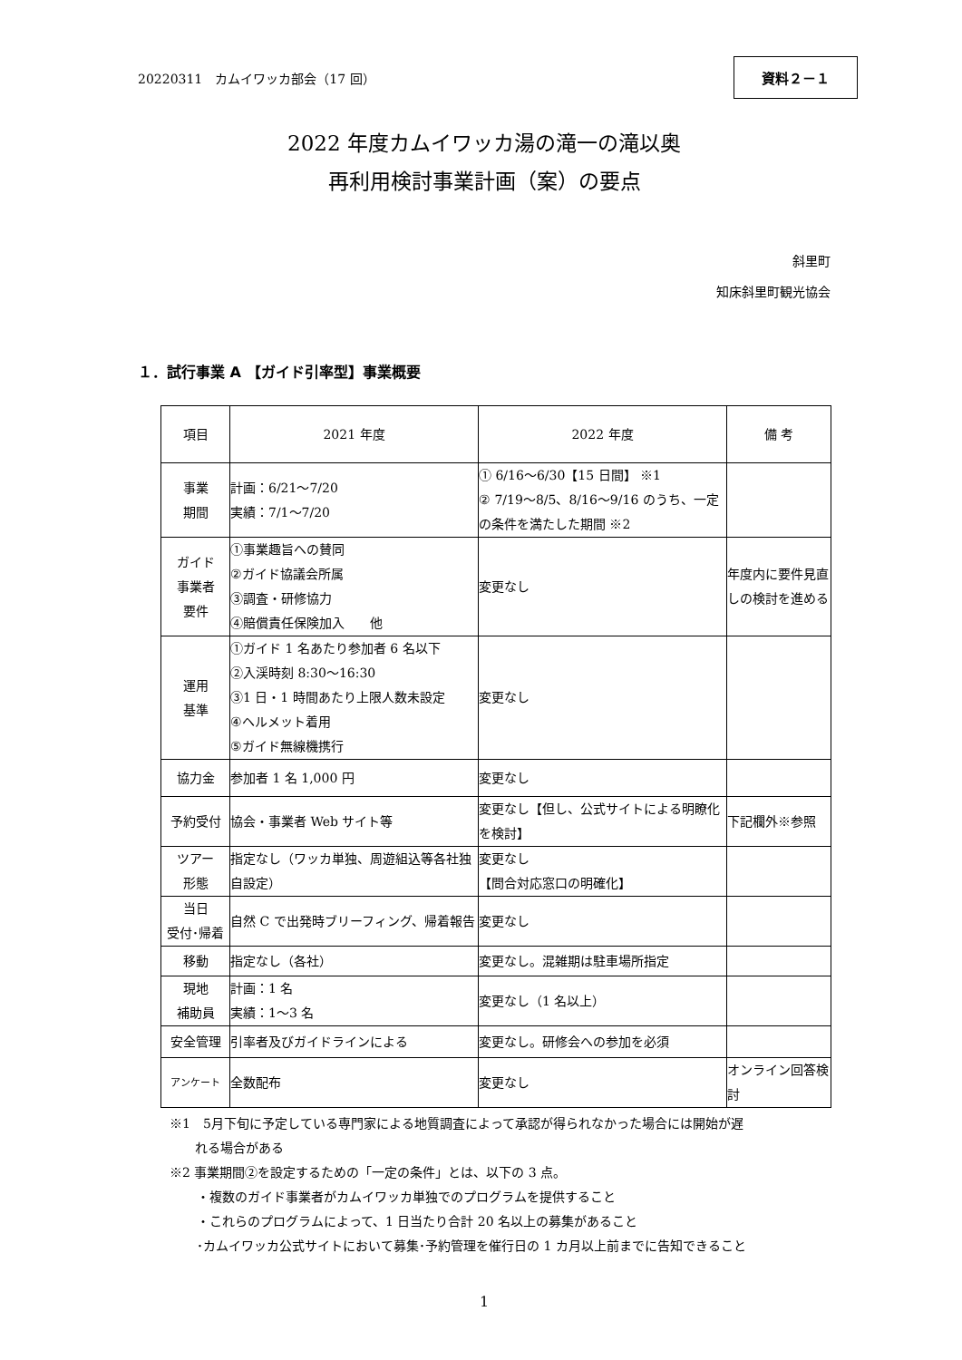20220311　カムイワッカ部会（17 回）
資料２－１
2022 年度カムイワッカ湯の滝一の滝以奥
再利用検討事業計画（案）の要点
斜里町
知床斜里町観光協会
１．試行事業 A 【ガイド引率型】事業概要
| 項目 | 2021 年度 | 2022 年度 | 備 考 |
| --- | --- | --- | --- |
| 事業 期間 | 計画：6/21～7/20 実績：7/1～7/20 | ① 6/16～6/30【15 日間】 ※1 ② 7/19～8/5、8/16～9/16 のうち、一定の条件を満たした期間 ※2 | |
| ガイド 事業者 要件 | ①事業趣旨への賛同 ②ガイド協議会所属 ③調査・研修協力 ④賠償責任保険加入 他 | 変更なし | 年度内に要件見直しの検討を進める |
| 運用 基準 | ①ガイド 1 名あたり参加者 6 名以下 ②入渓時刻 8:30～16:30 ③1 日・1 時間あたり上限人数未設定 ④ヘルメット着用 ⑤ガイド無線機携行 | 変更なし | |
| 協力金 | 参加者 1 名 1,000 円 | 変更なし | |
| 予約受付 | 協会・事業者 Web サイト等 | 変更なし【但し、公式サイトによる明瞭化を検討】 | 下記欄外※参照 |
| ツアー 形態 | 指定なし（ワッカ単独、周遊組込等各社独自設定） | 変更なし 【問合対応窓口の明確化】 | |
| 当日 受付･帰着 | 自然 C で出発時ブリーフィング、帰着報告 | 変更なし | |
| 移動 | 指定なし（各社） | 変更なし。混雑期は駐車場所指定 | |
| 現地 補助員 | 計画：1 名 実績：1～3 名 | 変更なし（1 名以上） | |
| 安全管理 | 引率者及びガイドラインによる | 変更なし。研修会への参加を必須 | |
| アンケート | 全数配布 | 変更なし | オンライン回答検討 |
※1　5月下旬に予定している専門家による地質調査によって承認が得られなかった場合には開始が遅
　　れる場合がある
※2 事業期間②を設定するための「一定の条件」とは、以下の 3 点。
・複数のガイド事業者がカムイワッカ単独でのプログラムを提供すること
・これらのプログラムによって、1 日当たり合計 20 名以上の募集があること
･カムイワッカ公式サイトにおいて募集･予約管理を催行日の 1 カ月以上前までに告知できること
1